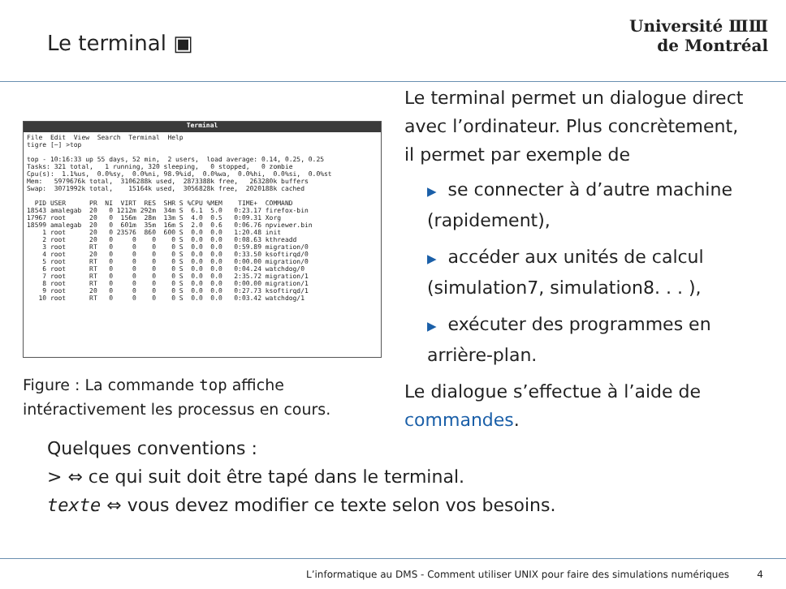Le terminal ▣
Université ⅢⅢ
de Montréal
Terminal
File  Edit  View  Search  Terminal  Help
tigre [~] >top

top - 10:16:33 up 55 days, 52 min,  2 users,  load average: 0.14, 0.25, 0.25
Tasks: 321 total,   1 running, 320 sleeping,   0 stopped,   0 zombie
Cpu(s):  1.1%us,  0.0%sy,  0.0%ni, 98.9%id,  0.0%wa,  0.0%hi,  0.0%si,  0.0%st
Mem:   5979676k total,  3106288k used,  2873388k free,   263280k buffers
Swap:  3071992k total,    15164k used,  3056828k free,  2020188k cached

  PID USER      PR  NI  VIRT  RES  SHR S %CPU %MEM    TIME+  COMMAND
18543 amalegab  20   0 1212m 292m  34m S  6.1  5.0   0:23.17 firefox-bin
17967 root      20   0  156m  28m  13m S  4.0  0.5   0:09.31 Xorg
18599 amalegab  20   0  601m  35m  16m S  2.0  0.6   0:06.76 npviewer.bin
    1 root      20   0 23576  860  600 S  0.0  0.0   1:20.48 init
    2 root      20   0     0    0    0 S  0.0  0.0   0:08.63 kthreadd
    3 root      RT   0     0    0    0 S  0.0  0.0   0:59.89 migration/0
    4 root      20   0     0    0    0 S  0.0  0.0   0:33.50 ksoftirqd/0
    5 root      RT   0     0    0    0 S  0.0  0.0   0:00.00 migration/0
    6 root      RT   0     0    0    0 S  0.0  0.0   0:04.24 watchdog/0
    7 root      RT   0     0    0    0 S  0.0  0.0   2:35.72 migration/1
    8 root      RT   0     0    0    0 S  0.0  0.0   0:00.00 migration/1
    9 root      20   0     0    0    0 S  0.0  0.0   0:27.73 ksoftirqd/1
   10 root      RT   0     0    0    0 S  0.0  0.0   0:03.42 watchdog/1
Figure : La commande top affiche intéractivement les processus en cours.
Le terminal permet un dialogue direct avec l’ordinateur. Plus concrètement, il permet par exemple de
▶ se connecter à d’autre machine (rapidement),
▶ accéder aux unités de calcul (simulation7, simulation8. . . ),
▶ exécuter des programmes en arrière-plan.
Le dialogue s’effectue à l’aide de commandes.
Quelques conventions :
> ⇔ ce qui suit doit être tapé dans le terminal.
texte ⇔ vous devez modifier ce texte selon vos besoins.
L’informatique au DMS - Comment utiliser UNIX pour faire des simulations numériques 4